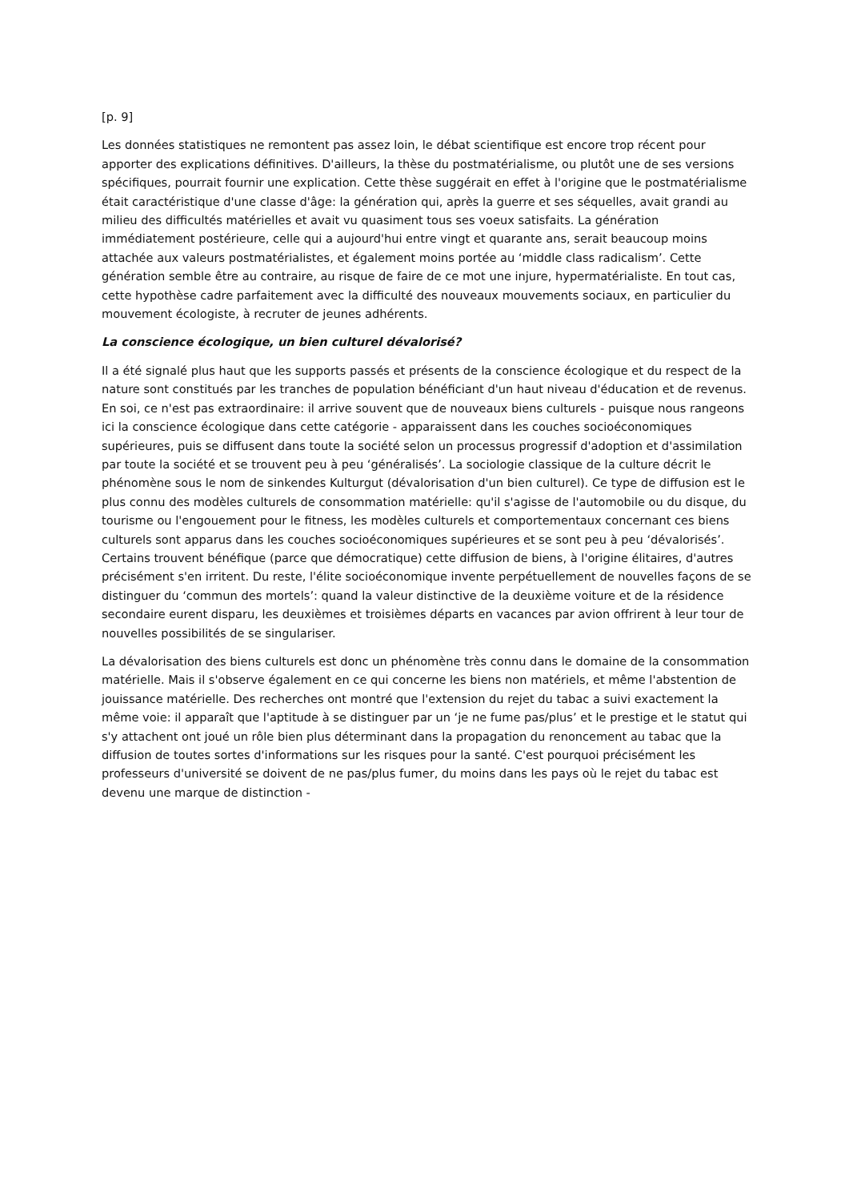[p. 9]
Les données statistiques ne remontent pas assez loin, le débat scientifique est encore trop récent pour apporter des explications définitives. D'ailleurs, la thèse du postmatérialisme, ou plutôt une de ses versions spécifiques, pourrait fournir une explication. Cette thèse suggérait en effet à l'origine que le postmatérialisme était caractéristique d'une classe d'âge: la génération qui, après la guerre et ses séquelles, avait grandi au milieu des difficultés matérielles et avait vu quasiment tous ses voeux satisfaits. La génération immédiatement postérieure, celle qui a aujourd'hui entre vingt et quarante ans, serait beaucoup moins attachée aux valeurs postmatérialistes, et également moins portée au ‘middle class radicalism’. Cette génération semble être au contraire, au risque de faire de ce mot une injure, hypermatérialiste. En tout cas, cette hypothèse cadre parfaitement avec la difficulté des nouveaux mouvements sociaux, en particulier du mouvement écologiste, à recruter de jeunes adhérents.
La conscience écologique, un bien culturel dévalorisé?
Il a été signalé plus haut que les supports passés et présents de la conscience écologique et du respect de la nature sont constitués par les tranches de population bénéficiant d'un haut niveau d'éducation et de revenus. En soi, ce n'est pas extraordinaire: il arrive souvent que de nouveaux biens culturels - puisque nous rangeons ici la conscience écologique dans cette catégorie - apparaissent dans les couches socioéconomiques supérieures, puis se diffusent dans toute la société selon un processus progressif d'adoption et d'assimilation par toute la société et se trouvent peu à peu ‘généralisés’. La sociologie classique de la culture décrit le phénomène sous le nom de sinkendes Kulturgut (dévalorisation d'un bien culturel). Ce type de diffusion est le plus connu des modèles culturels de consommation matérielle: qu'il s'agisse de l'automobile ou du disque, du tourisme ou l'engouement pour le fitness, les modèles culturels et comportementaux concernant ces biens culturels sont apparus dans les couches socioéconomiques supérieures et se sont peu à peu ‘dévalorisés’. Certains trouvent bénéfique (parce que démocratique) cette diffusion de biens, à l'origine élitaires, d'autres précisément s'en irritent. Du reste, l'élite socioéconomique invente perpétuellement de nouvelles façons de se distinguer du ‘commun des mortels’: quand la valeur distinctive de la deuxième voiture et de la résidence secondaire eurent disparu, les deuxièmes et troisièmes départs en vacances par avion offrirent à leur tour de nouvelles possibilités de se singulariser.
La dévalorisation des biens culturels est donc un phénomène très connu dans le domaine de la consommation matérielle. Mais il s'observe également en ce qui concerne les biens non matériels, et même l'abstention de jouissance matérielle. Des recherches ont montré que l'extension du rejet du tabac a suivi exactement la même voie: il apparaît que l'aptitude à se distinguer par un ‘je ne fume pas/plus’ et le prestige et le statut qui s'y attachent ont joué un rôle bien plus déterminant dans la propagation du renoncement au tabac que la diffusion de toutes sortes d'informations sur les risques pour la santé. C'est pourquoi précisément les professeurs d'université se doivent de ne pas/plus fumer, du moins dans les pays où le rejet du tabac est devenu une marque de distinction -